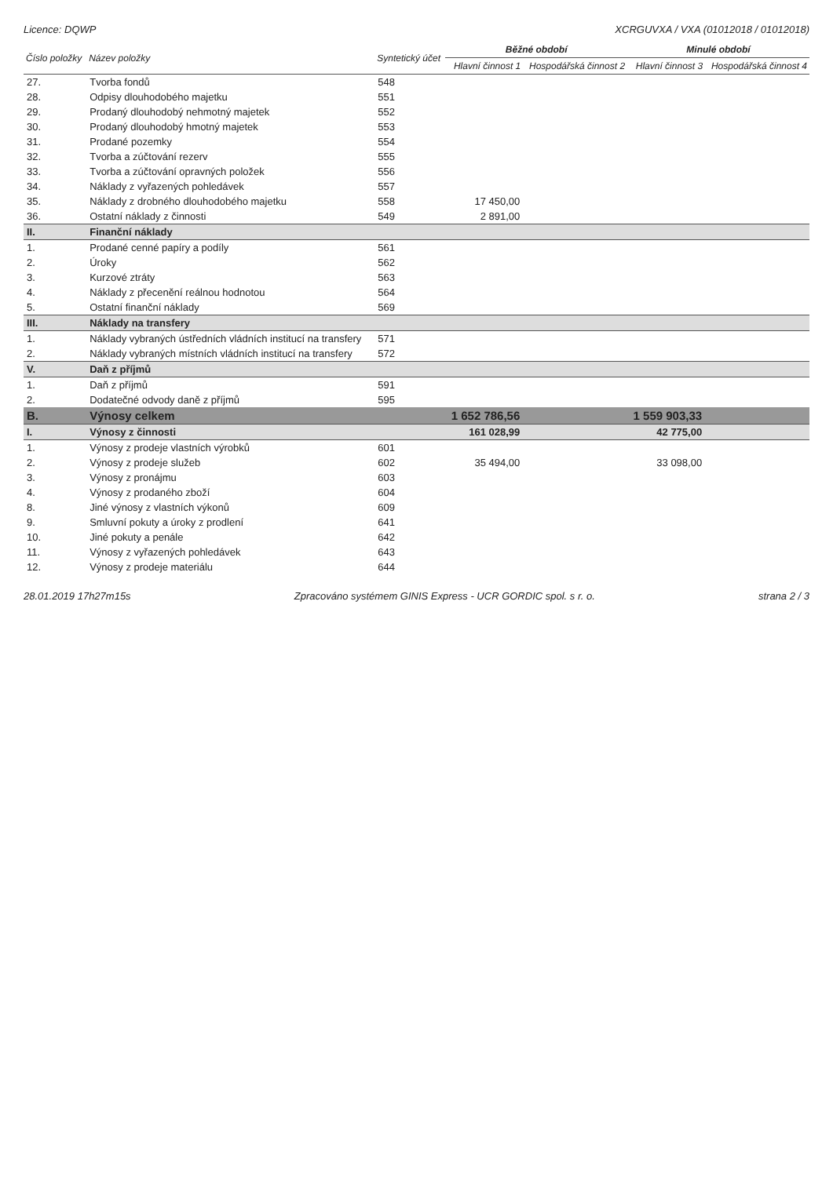Licence: DQWP XCRGUVXA / VXA (01012018 / 01012018)
| Číslo položky | Název položky | Syntetický účet | Běžné období | | Minulé období | |
| --- | --- | --- | --- | --- | --- | --- |
| | | | Hlavní činnost 1 | Hospodářská činnost 2 | Hlavní činnost 3 | Hospodářská činnost 4 |
| 27. | Tvorba fondů | 548 | | | | |
| 28. | Odpisy dlouhodobého majetku | 551 | | | | |
| 29. | Prodaný dlouhodobý nehmotný majetek | 552 | | | | |
| 30. | Prodaný dlouhodobý hmotný majetek | 553 | | | | |
| 31. | Prodané pozemky | 554 | | | | |
| 32. | Tvorba a zúčtování rezerv | 555 | | | | |
| 33. | Tvorba a zúčtování opravných položek | 556 | | | | |
| 34. | Náklady z vyřazených pohledávek | 557 | | | | |
| 35. | Náklady z drobného dlouhodobého majetku | 558 | 17 450,00 | | | |
| 36. | Ostatní náklady z činnosti | 549 | 2 891,00 | | | |
| II. | Finanční náklady | | | | | |
| 1. | Prodané cenné papíry a podíly | 561 | | | | |
| 2. | Úroky | 562 | | | | |
| 3. | Kurzové ztráty | 563 | | | | |
| 4. | Náklady z přecenění reálnou hodnotou | 564 | | | | |
| 5. | Ostatní finanční náklady | 569 | | | | |
| III. | Náklady na transfery | | | | | |
| 1. | Náklady vybraných ústředních vládních institucí na transfery | 571 | | | | |
| 2. | Náklady vybraných místních vládních institucí na transfery | 572 | | | | |
| V. | Daň z příjmů | | | | | |
| 1. | Daň z příjmů | 591 | | | | |
| 2. | Dodatečné odvody daně z příjmů | 595 | | | | |
| B. | Výnosy celkem | | 1 652 786,56 | | 1 559 903,33 | |
| I. | Výnosy z činnosti | | 161 028,99 | | 42 775,00 | |
| 1. | Výnosy z prodeje vlastních výrobků | 601 | | | | |
| 2. | Výnosy z prodeje služeb | 602 | 35 494,00 | | 33 098,00 | |
| 3. | Výnosy z pronájmu | 603 | | | | |
| 4. | Výnosy z prodaného zboží | 604 | | | | |
| 8. | Jiné výnosy z vlastních výkonů | 609 | | | | |
| 9. | Smluvní pokuty a úroky z prodlení | 641 | | | | |
| 10. | Jiné pokuty a penále | 642 | | | | |
| 11. | Výnosy z vyřazených pohledávek | 643 | | | | |
| 12. | Výnosy z prodeje materiálu | 644 | | | | |
28.01.2019 17h27m15s Zpracováno systémem GINIS Express - UCR GORDIC spol. s r. o. strana 2 / 3